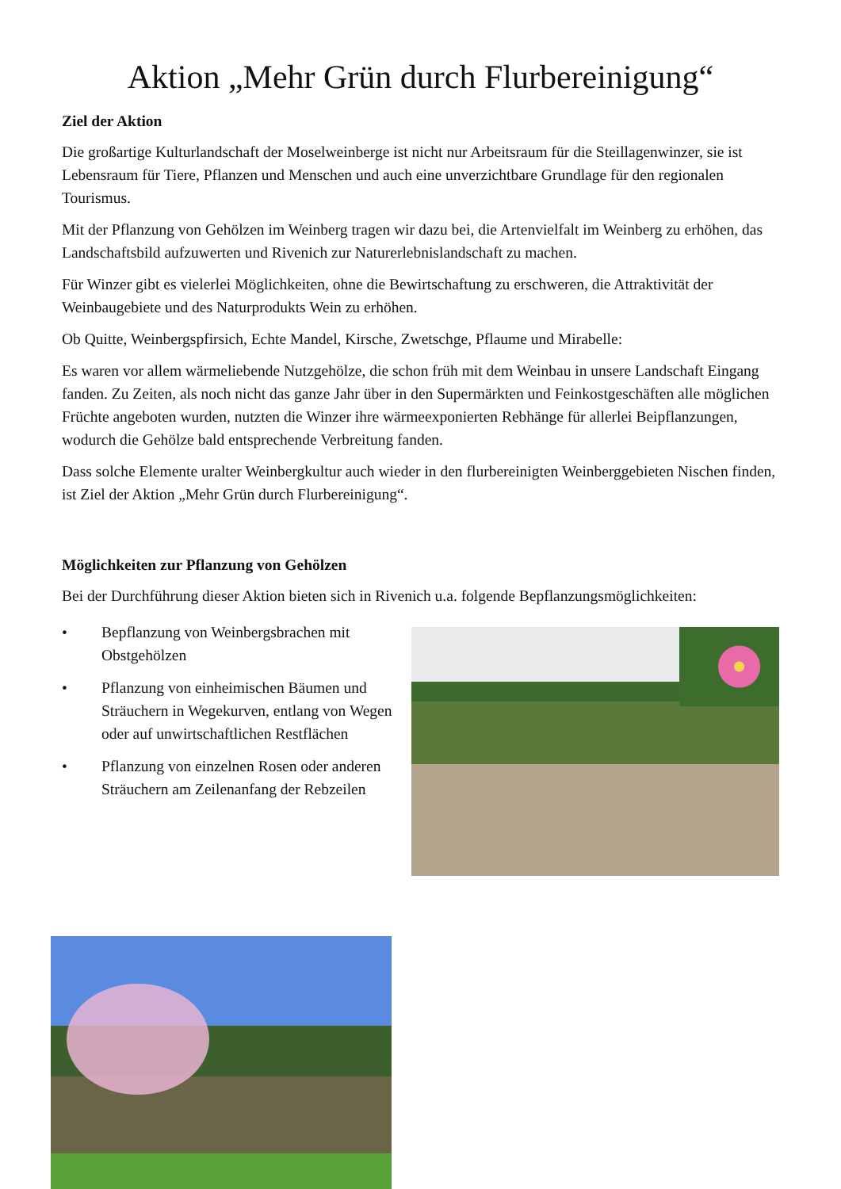Aktion „Mehr Grün durch Flurbereinigung“
Ziel der Aktion
Die großartige Kulturlandschaft der Moselweinberge ist nicht nur Arbeitsraum für die Steillagenwinzer, sie ist Lebensraum für Tiere, Pflanzen und Menschen und auch eine unverzichtbare Grundlage für den regionalen Tourismus.
Mit der Pflanzung von Gehölzen im Weinberg tragen wir dazu bei, die Artenvielfalt im Weinberg zu erhöhen, das Landschaftsbild aufzuwerten und Rivenich zur Naturerlebnislandschaft zu machen.
Für Winzer gibt es vielerlei Möglichkeiten, ohne die Bewirtschaftung zu erschweren, die Attraktivität der Weinbaugebiete und des Naturprodukts Wein zu erhöhen.
Ob Quitte, Weinbergspfirsich, Echte Mandel, Kirsche, Zwetschge, Pflaume und Mirabelle:
Es waren vor allem wärmeliebende Nutzgehölze, die schon früh mit dem Weinbau in unsere Landschaft Eingang fanden. Zu Zeiten, als noch nicht das ganze Jahr über in den Supermärkten und Feinkostgeschäften alle möglichen Früchte angeboten wurden, nutzten die Winzer ihre wärmeexponierten Rebhänge für allerlei Beipflanzungen, wodurch die Gehölze bald entsprechende Verbreitung fanden.
Dass solche Elemente uralter Weinbergkultur auch wieder in den flurbereinigten Weinberggebieten Nischen finden, ist Ziel der Aktion „Mehr Grün durch Flurbereinigung“.
Möglichkeiten zur Pflanzung von Gehölzen
Bei der Durchführung dieser Aktion bieten sich in Rivenich u.a. folgende Bepflanzungsmöglichkeiten:
• Bepflanzung von Weinbergsbrachen mit Obstgehölzen
• Pflanzung von einheimischen Bäumen und Sträuchern in Wegekurven, entlang von Wegen oder auf unwirtschaftlichen Restflächen
• Pflanzung von einzelnen Rosen oder anderen Sträuchern am Zeilenanfang der Rebzeilen